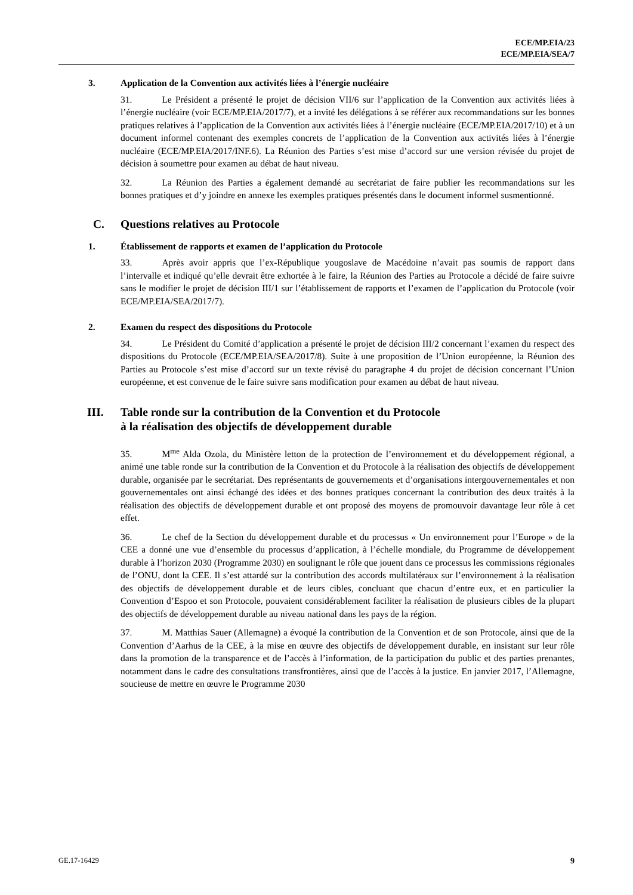ECE/MP.EIA/23
ECE/MP.EIA/SEA/7
3. Application de la Convention aux activités liées à l’énergie nucléaire
31. Le Président a présenté le projet de décision VII/6 sur l’application de la Convention aux activités liées à l’énergie nucléaire (voir ECE/MP.EIA/2017/7), et a invité les délégations à se référer aux recommandations sur les bonnes pratiques relatives à l’application de la Convention aux activités liées à l’énergie nucléaire (ECE/MP.EIA/2017/10) et à un document informel contenant des exemples concrets de l’application de la Convention aux activités liées à l’énergie nucléaire (ECE/MP.EIA/2017/INF.6). La Réunion des Parties s’est mise d’accord sur une version révisée du projet de décision à soumettre pour examen au débat de haut niveau.
32. La Réunion des Parties a également demandé au secrétariat de faire publier les recommandations sur les bonnes pratiques et d’y joindre en annexe les exemples pratiques présentés dans le document informel susmentionné.
C. Questions relatives au Protocole
1. Établissement de rapports et examen de l’application du Protocole
33. Après avoir appris que l’ex-République yougoslave de Macédoine n’avait pas soumis de rapport dans l’intervalle et indiqué qu’elle devrait être exhortée à le faire, la Réunion des Parties au Protocole a décidé de faire suivre sans le modifier le projet de décision III/1 sur l’établissement de rapports et l’examen de l’application du Protocole (voir ECE/MP.EIA/SEA/2017/7).
2. Examen du respect des dispositions du Protocole
34. Le Président du Comité d’application a présenté le projet de décision III/2 concernant l’examen du respect des dispositions du Protocole (ECE/MP.EIA/SEA/2017/8). Suite à une proposition de l’Union européenne, la Réunion des Parties au Protocole s’est mise d’accord sur un texte révisé du paragraphe 4 du projet de décision concernant l’Union européenne, et est convenue de le faire suivre sans modification pour examen au débat de haut niveau.
III. Table ronde sur la contribution de la Convention et du Protocole
à la réalisation des objectifs de développement durable
35. M<sup>me</sup> Alda Ozola, du Ministère letton de la protection de l’environnement et du développement régional, a animé une table ronde sur la contribution de la Convention et du Protocole à la réalisation des objectifs de développement durable, organisée par le secrétariat. Des représentants de gouvernements et d’organisations intergouvernementales et non gouvernementales ont ainsi échangé des idées et des bonnes pratiques concernant la contribution des deux traités à la réalisation des objectifs de développement durable et ont proposé des moyens de promouvoir davantage leur rôle à cet effet.
36. Le chef de la Section du développement durable et du processus « Un environnement pour l’Europe » de la CEE a donné une vue d’ensemble du processus d’application, à l’échelle mondiale, du Programme de développement durable à l’horizon 2030 (Programme 2030) en soulignant le rôle que jouent dans ce processus les commissions régionales de l’ONU, dont la CEE. Il s’est attardé sur la contribution des accords multilatéraux sur l’environnement à la réalisation des objectifs de développement durable et de leurs cibles, concluant que chacun d’entre eux, et en particulier la Convention d’Espoo et son Protocole, pouvaient considérablement faciliter la réalisation de plusieurs cibles de la plupart des objectifs de développement durable au niveau national dans les pays de la région.
37. M. Matthias Sauer (Allemagne) a évoqué la contribution de la Convention et de son Protocole, ainsi que de la Convention d’Aarhus de la CEE, à la mise en œuvre des objectifs de développement durable, en insistant sur leur rôle dans la promotion de la transparence et de l’accès à l’information, de la participation du public et des parties prenantes, notamment dans le cadre des consultations transfrontières, ainsi que de l’accès à la justice. En janvier 2017, l’Allemagne, soucieuse de mettre en œuvre le Programme 2030
GE.17-16429 9